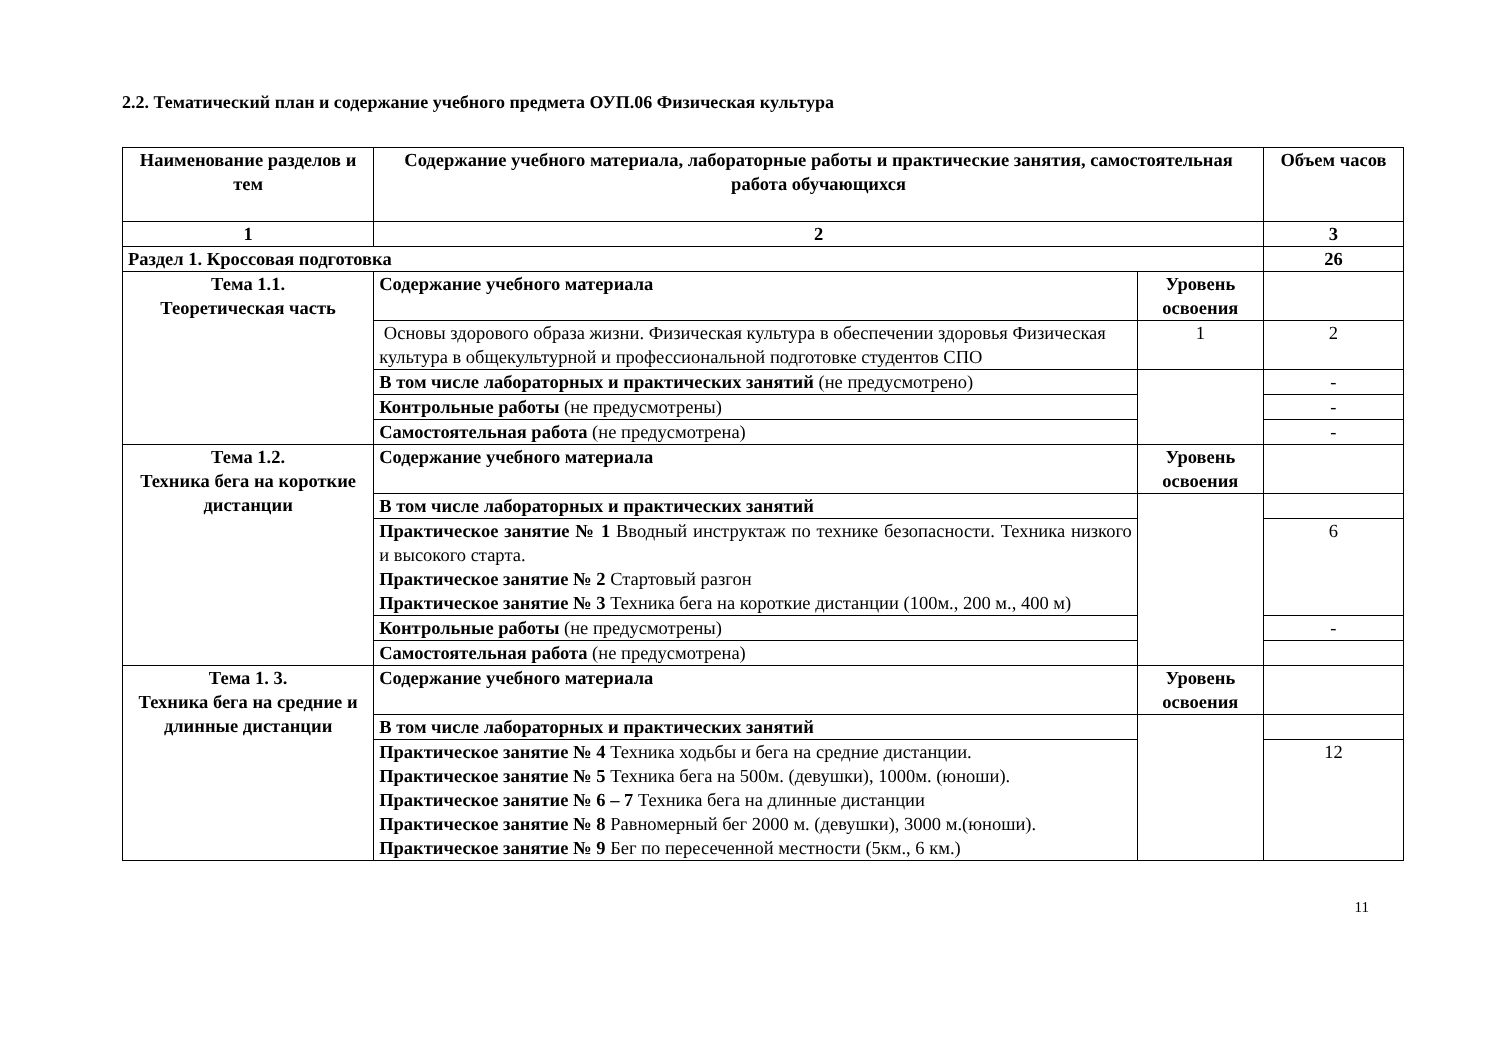2.2. Тематический план и содержание учебного предмета ОУП.06 Физическая культура
| Наименование разделов и тем | Содержание учебного материала, лабораторные работы и практические занятия, самостоятельная работа обучающихся | | Объем часов |
| --- | --- | --- | --- |
| 1 | 2 | | 3 |
| Раздел 1. Кроссовая подготовка | | | 26 |
| Тема 1.1. Теоретическая часть | Содержание учебного материала | Уровень освоения | |
| | Основы здорового образа жизни. Физическая культура в обеспечении здоровья Физическая культура в общекультурной и профессиональной подготовке студентов СПО | 1 | 2 |
| | В том числе лабораторных и практических занятий (не предусмотрено) | | - |
| | Контрольные работы (не предусмотрены) | | - |
| | Самостоятельная работа (не предусмотрена) | | - |
| Тема 1.2. Техника бега на короткие дистанции | Содержание учебного материала | Уровень освоения | |
| | В том числе лабораторных и практических занятий | | |
| | Практическое занятие № 1 Вводный инструктаж по технике безопасности. Техника низкого и высокого старта. Практическое занятие № 2 Стартовый разгон Практическое занятие № 3 Техника бега на короткие дистанции (100м., 200 м., 400 м) | | 6 |
| | Контрольные работы (не предусмотрены) | | - |
| | Самостоятельная работа (не предусмотрена) | | |
| Тема 1. 3. Техника бега на средние и длинные дистанции | Содержание учебного материала | Уровень освоения | |
| | В том числе лабораторных и практических занятий | | |
| | Практическое занятие № 4 Техника ходьбы и бега на средние дистанции. Практическое занятие № 5 Техника бега на 500м. (девушки), 1000м. (юноши). Практическое занятие № 6 – 7 Техника бега на длинные дистанции Практическое занятие № 8 Равномерный бег 2000 м. (девушки), 3000 м.(юноши). Практическое занятие № 9 Бег по пересеченной местности (5км., 6 км.) | | 12 |
11